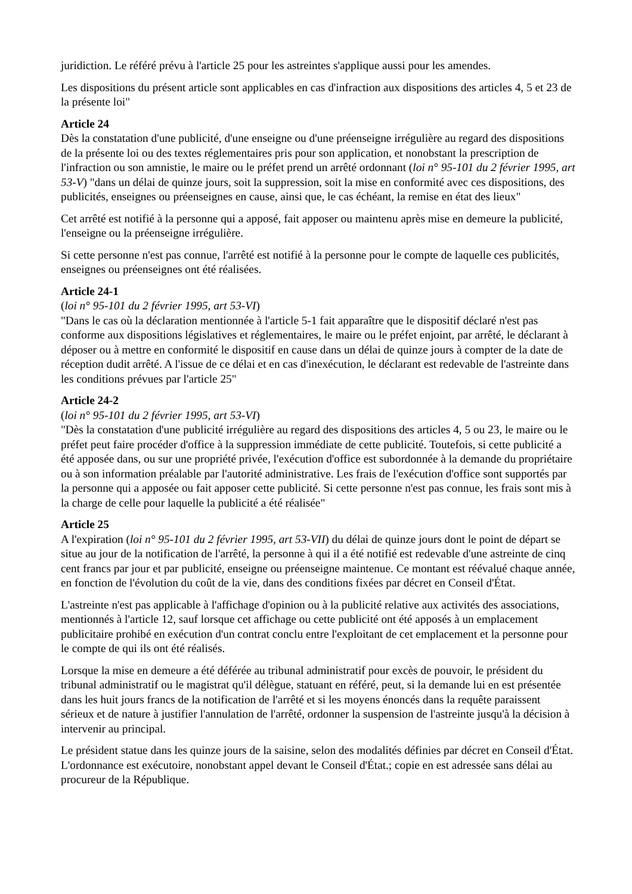juridiction. Le référé prévu à l'article 25 pour les astreintes s'applique aussi pour les amendes.
Les dispositions du présent article sont applicables en cas d'infraction aux dispositions des articles 4, 5 et 23 de la présente loi"
Article 24
Dès la constatation d'une publicité, d'une enseigne ou d'une préenseigne irrégulière au regard des dispositions de la présente loi ou des textes réglementaires pris pour son application, et nonobstant la prescription de l'infraction ou son amnistie, le maire ou le préfet prend un arrêté ordonnant (loi n° 95-101 du 2 février 1995, art 53-V) "dans un délai de quinze jours, soit la suppression, soit la mise en conformité avec ces dispositions, des publicités, enseignes ou préenseignes en cause, ainsi que, le cas échéant, la remise en état des lieux"
Cet arrêté est notifié à la personne qui a apposé, fait apposer ou maintenu après mise en demeure la publicité, l'enseigne ou la préenseigne irrégulière.
Si cette personne n'est pas connue, l'arrêté est notifié à la personne pour le compte de laquelle ces publicités, enseignes ou préenseignes ont été réalisées.
Article 24-1
(loi n° 95-101 du 2 février 1995, art 53-VI)
"Dans le cas où la déclaration mentionnée à l'article 5-1 fait apparaître que le dispositif déclaré n'est pas conforme aux dispositions législatives et réglementaires, le maire ou le préfet enjoint, par arrêté, le déclarant à déposer ou à mettre en conformité le dispositif en cause dans un délai de quinze jours à compter de la date de réception dudit arrêté. A l'issue de ce délai et en cas d'inexécution, le déclarant est redevable de l'astreinte dans les conditions prévues par l'article 25"
Article 24-2
(loi n° 95-101 du 2 février 1995, art 53-VI)
"Dès la constatation d'une publicité irrégulière au regard des dispositions des articles 4, 5 ou 23, le maire ou le préfet peut faire procéder d'office à la suppression immédiate de cette publicité. Toutefois, si cette publicité a été apposée dans, ou sur une propriété privée, l'exécution d'office est subordonnée à la demande du propriétaire ou à son information préalable par l'autorité administrative. Les frais de l'exécution d'office sont supportés par la personne qui a apposée ou fait apposer cette publicité. Si cette personne n'est pas connue, les frais sont mis à la charge de celle pour laquelle la publicité a été réalisée"
Article 25
A l'expiration (loi n° 95-101 du 2 février 1995, art 53-VII) du délai de quinze jours dont le point de départ se situe au jour de la notification de l'arrêté, la personne à qui il a été notifié est redevable d'une astreinte de cinq cent francs par jour et par publicité, enseigne ou préenseigne maintenue. Ce montant est réévalué chaque année, en fonction de l'évolution du coût de la vie, dans des conditions fixées par décret en Conseil d'État.
L'astreinte n'est pas applicable à l'affichage d'opinion ou à la publicité relative aux activités des associations, mentionnés à l'article 12, sauf lorsque cet affichage ou cette publicité ont été apposés à un emplacement publicitaire prohibé en exécution d'un contrat conclu entre l'exploitant de cet emplacement et la personne pour le compte de qui ils ont été réalisés.
Lorsque la mise en demeure a été déférée au tribunal administratif pour excès de pouvoir, le président du tribunal administratif ou le magistrat qu'il délègue, statuant en référé, peut, si la demande lui en est présentée dans les huit jours francs de la notification de l'arrêté et si les moyens énoncés dans la requête paraissent sérieux et de nature à justifier l'annulation de l'arrêté, ordonner la suspension de l'astreinte jusqu'à la décision à intervenir au principal.
Le président statue dans les quinze jours de la saisine, selon des modalités définies par décret en Conseil d'État. L'ordonnance est exécutoire, nonobstant appel devant le Conseil d'État.; copie en est adressée sans délai au procureur de la République.